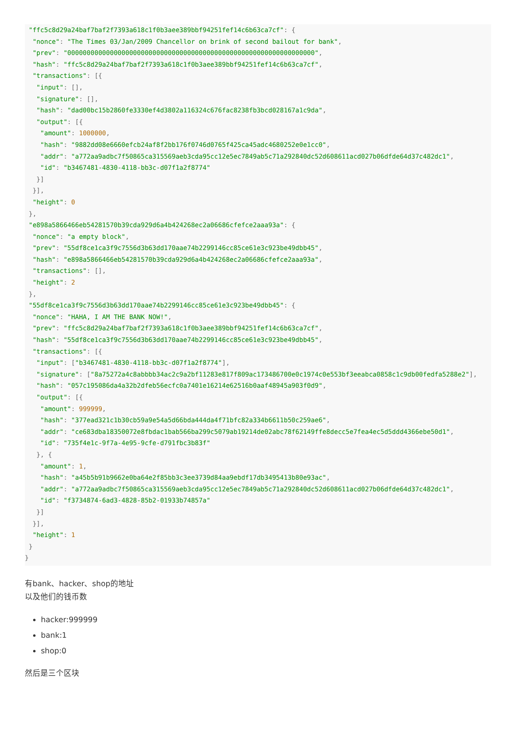"ffc5c8d29a24baf7baf2f7393a618c1f0b3aee389bbf94251fef14c6b63ca7cf": {
  "nonce": "The Times 03/Jan/2009 Chancellor on brink of second bailout for bank",
  "prev": "0000000000000000000000000000000000000000000000000000000000000000",
  "hash": "ffc5c8d29a24baf7baf2f7393a618c1f0b3aee389bbf94251fef14c6b63ca7cf",
  "transactions": [{
   "input": [],
   "signature": [],
   "hash": "dad00bc15b2860fe3330ef4d3802a116324c676fac8238fb3bcd028167a1c9da",
   "output": [{
    "amount": 1000000,
    "hash": "9882dd08e6660efcb24af8f2bb176f0746d0765f425ca45adc4680252e0e1cc0",
    "addr": "a772aa9adbc7f50865ca315569aeb3cda95cc12e5ec7849ab5c71a292840dc52d608611acd027b06dfde64d37c482dc1",
    "id": "b3467481-4830-4118-bb3c-d07f1a2f8774"
   }]
  }],
  "height": 0
 },
 "e898a5866466eb54281570b39cda929d6a4b424268ec2a06686cfefce2aaa93a": {
  "nonce": "a empty block",
  "prev": "55df8ce1ca3f9c7556d3b63dd170aae74b2299146cc85ce61e3c923be49dbb45",
  "hash": "e898a5866466eb54281570b39cda929d6a4b424268ec2a06686cfefce2aaa93a",
  "transactions": [],
  "height": 2
 },
 "55df8ce1ca3f9c7556d3b63dd170aae74b2299146cc85ce61e3c923be49dbb45": {
  "nonce": "HAHA, I AM THE BANK NOW!",
  "prev": "ffc5c8d29a24baf7baf2f7393a618c1f0b3aee389bbf94251fef14c6b63ca7cf",
  "hash": "55df8ce1ca3f9c7556d3b63dd170aae74b2299146cc85ce61e3c923be49dbb45",
  "transactions": [{
   "input": ["b3467481-4830-4118-bb3c-d07f1a2f8774"],
   "signature": ["8a75272a4c8abbbb34ac2c9a2bf11283e817f809ac173486700e0c1974c0e553bf3eeabca0858c1c9db00fedfa5288e2"],
   "hash": "057c195086da4a32b2dfeb56ecfc0a7401e16214e62516b0aaf48945a903f0d9",
   "output": [{
    "amount": 999999,
    "hash": "377ead321c1b30cb59a9e54a5d66bda444da4f71bfc82a334b6611b50c259ae6",
    "addr": "ce683dba18350072e8fbdac1bab566ba299c5079ab19214de02abc78f62149ffe8decc5e7fea4ec5d5ddd4366ebe50d1",
    "id": "735f4e1c-9f7a-4e95-9cfe-d791fbc3b83f"
   }, {
    "amount": 1,
    "hash": "a45b5b91b9662e0ba64e2f85bb3c3ee3739d84aa9ebdf17db3495413b80e93ac",
    "addr": "a772aa9adbc7f50865ca315569aeb3cda95cc12e5ec7849ab5c71a292840dc52d608611acd027b06dfde64d37c482dc1",
    "id": "f3734874-6ad3-4828-85b2-01933b74857a"
   }]
  }],
  "height": 1
 }
}
有bank、hacker、shop的地址
以及他们的钱币数
hacker:999999
bank:1
shop:0
然后是三个区块